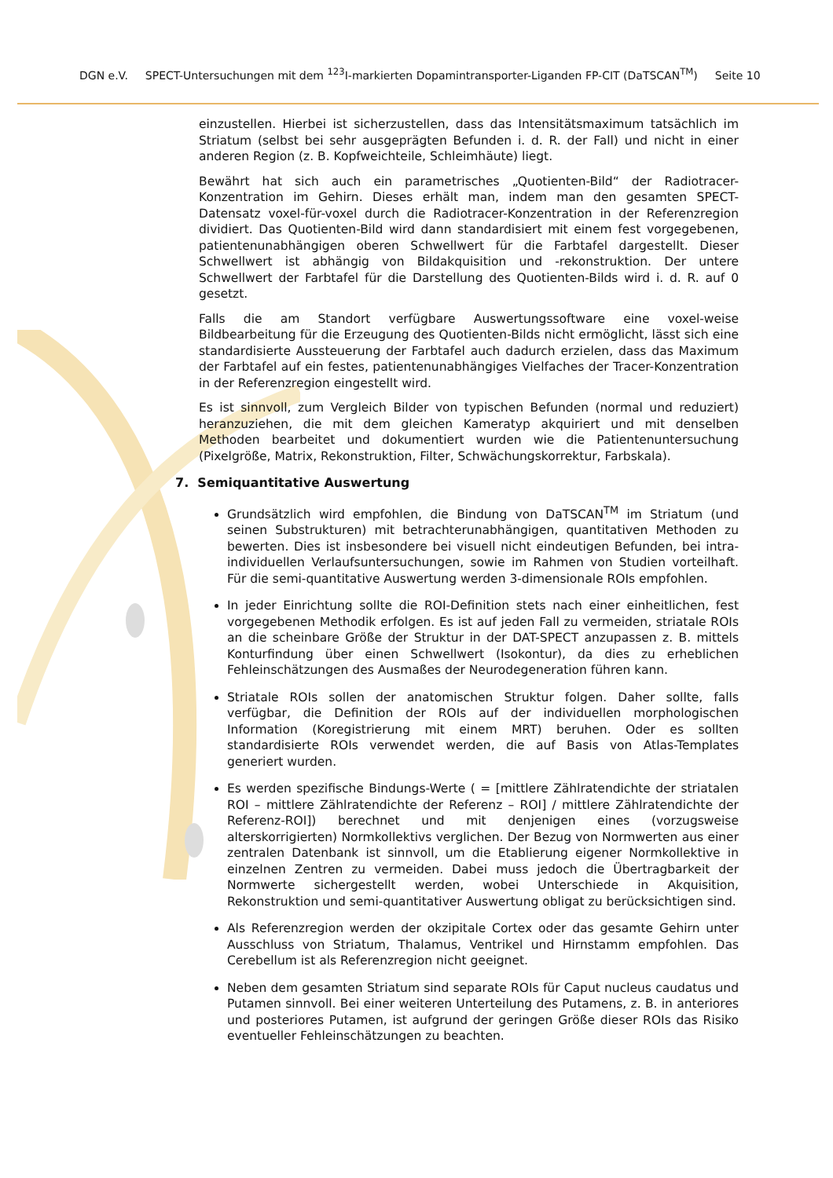DGN e.V. SPECT-Untersuchungen mit dem <sup>123</sup>I-markierten Dopamintransporter-Liganden FP-CIT (DaTSCAN<sup>TM</sup>) Seite 10
einzustellen. Hierbei ist sicherzustellen, dass das Intensitätsmaximum tatsächlich im Striatum (selbst bei sehr ausgeprägten Befunden i. d. R. der Fall) und nicht in einer anderen Region (z. B. Kopfweichteile, Schleimhäute) liegt.
Bewährt hat sich auch ein parametrisches „Quotienten-Bild“ der Radiotracer-Konzentration im Gehirn. Dieses erhält man, indem man den gesamten SPECT-Datensatz voxel-für-voxel durch die Radiotracer-Konzentration in der Referenzregion dividiert. Das Quotienten-Bild wird dann standardisiert mit einem fest vorgegebenen, patientenunabhängigen oberen Schwellwert für die Farbtafel dargestellt. Dieser Schwellwert ist abhängig von Bildakquisition und -rekonstruktion. Der untere Schwellwert der Farbtafel für die Darstellung des Quotienten-Bilds wird i. d. R. auf 0 gesetzt.
Falls die am Standort verfügbare Auswertungssoftware eine voxel-weise Bildbearbeitung für die Erzeugung des Quotienten-Bilds nicht ermöglicht, lässt sich eine standardisierte Aussteuerung der Farbtafel auch dadurch erzielen, dass das Maximum der Farbtafel auf ein festes, patientenunabhängiges Vielfaches der Tracer-Konzentration in der Referenzregion eingestellt wird.
Es ist sinnvoll, zum Vergleich Bilder von typischen Befunden (normal und reduziert) heranzuziehen, die mit dem gleichen Kameratyp akquiriert und mit denselben Methoden bearbeitet und dokumentiert wurden wie die Patientenuntersuchung (Pixelgröße, Matrix, Rekonstruktion, Filter, Schwächungskorrektur, Farbskala).
7. Semiquantitative Auswertung
Grundsätzlich wird empfohlen, die Bindung von DaTSCAN<sup>TM</sup> im Striatum (und seinen Substrukturen) mit betrachterunabhängigen, quantitativen Methoden zu bewerten. Dies ist insbesondere bei visuell nicht eindeutigen Befunden, bei intra-individuellen Verlaufsuntersuchungen, sowie im Rahmen von Studien vorteilhaft. Für die semi-quantitative Auswertung werden 3-dimensionale ROIs empfohlen.
In jeder Einrichtung sollte die ROI-Definition stets nach einer einheitlichen, fest vorgegebenen Methodik erfolgen. Es ist auf jeden Fall zu vermeiden, striatale ROIs an die scheinbare Größe der Struktur in der DAT-SPECT anzupassen z. B. mittels Konturfindung über einen Schwellwert (Isokontur), da dies zu erheblichen Fehleinschätzungen des Ausmaßes der Neurodegeneration führen kann.
Striatale ROIs sollen der anatomischen Struktur folgen. Daher sollte, falls verfügbar, die Definition der ROIs auf der individuellen morphologischen Information (Koregistrierung mit einem MRT) beruhen. Oder es sollten standardisierte ROIs verwendet werden, die auf Basis von Atlas-Templates generiert wurden.
Es werden spezifische Bindungs-Werte ( = [mittlere Zählratendichte der striatalen ROI – mittlere Zählratendichte der Referenz – ROI] / mittlere Zählratendichte der Referenz-ROI]) berechnet und mit denjenigen eines (vorzugsweise alterskorrigierten) Normkollektivs verglichen. Der Bezug von Normwerten aus einer zentralen Datenbank ist sinnvoll, um die Etablierung eigener Normkollektive in einzelnen Zentren zu vermeiden. Dabei muss jedoch die Übertragbarkeit der Normwerte sichergestellt werden, wobei Unterschiede in Akquisition, Rekonstruktion und semi-quantitativer Auswertung obligat zu berücksichtigen sind.
Als Referenzregion werden der okzipitale Cortex oder das gesamte Gehirn unter Ausschluss von Striatum, Thalamus, Ventrikel und Hirnstamm empfohlen. Das Cerebellum ist als Referenzregion nicht geeignet.
Neben dem gesamten Striatum sind separate ROIs für Caput nucleus caudatus und Putamen sinnvoll. Bei einer weiteren Unterteilung des Putamens, z. B. in anteriores und posteriores Putamen, ist aufgrund der geringen Größe dieser ROIs das Risiko eventueller Fehleinschätzungen zu beachten.